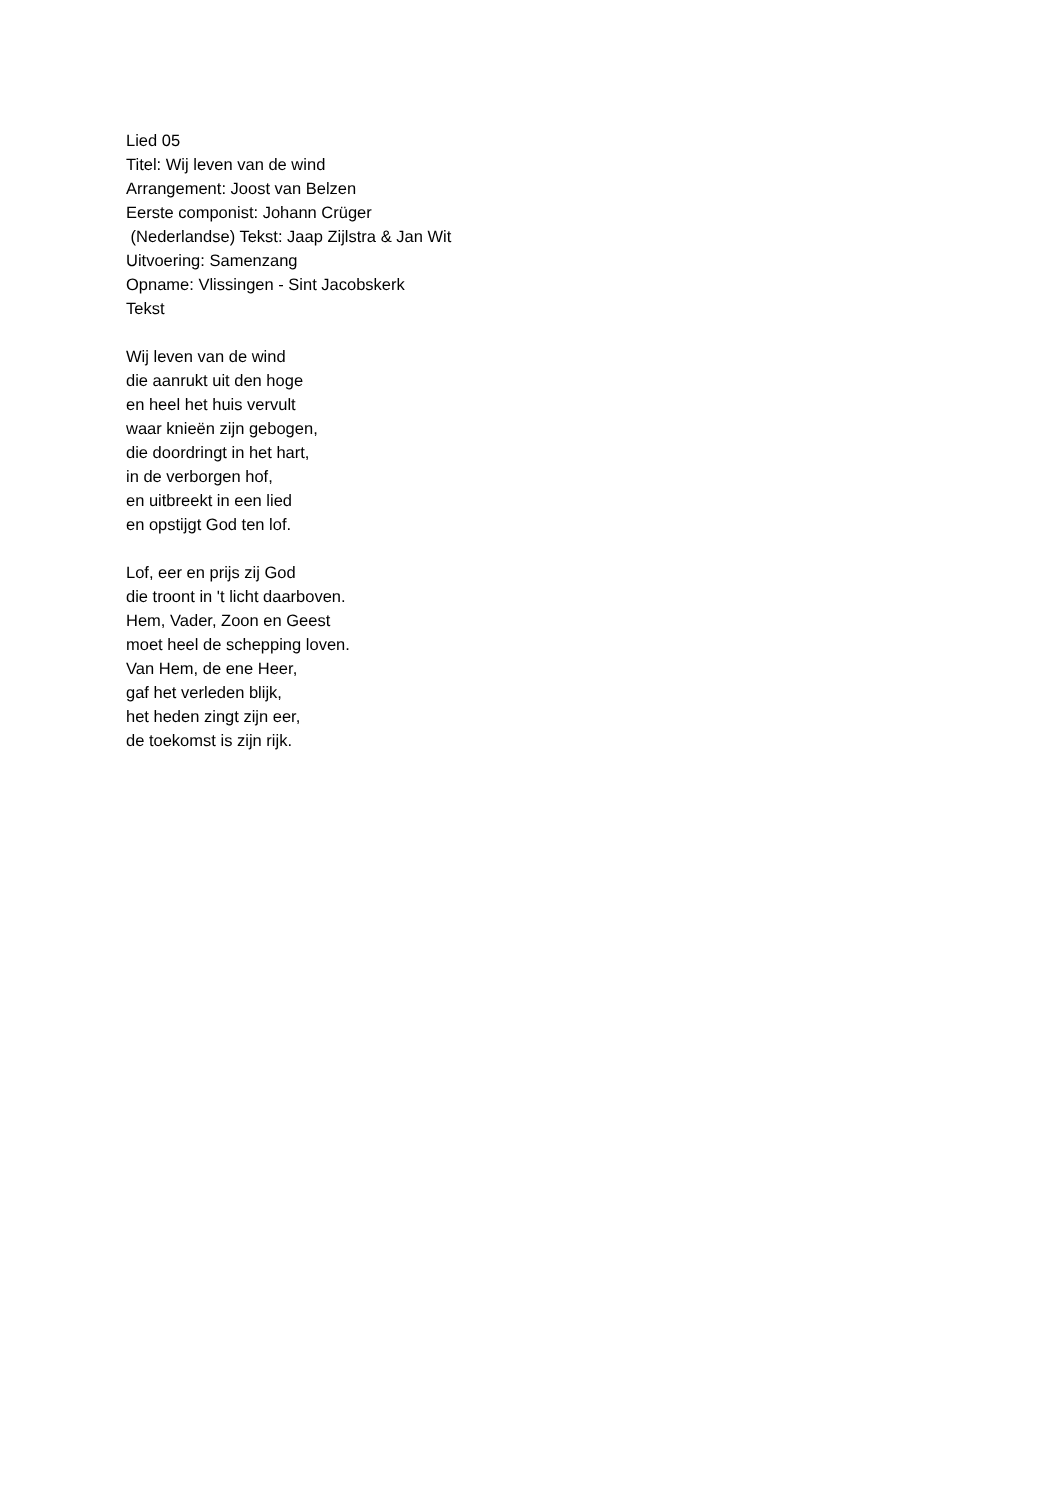Lied 05
Titel: Wij leven van de wind
Arrangement: Joost van Belzen
Eerste componist: Johann Crüger
(Nederlandse) Tekst: Jaap Zijlstra & Jan Wit
Uitvoering: Samenzang
Opname: Vlissingen - Sint Jacobskerk
Tekst
Wij leven van de wind
die aanrukt uit den hoge
en heel het huis vervult
waar knieën zijn gebogen,
die doordringt in het hart,
in de verborgen hof,
en uitbreekt in een lied
en opstijgt God ten lof.
Lof, eer en prijs zij God
die troont in 't licht daarboven.
Hem, Vader, Zoon en Geest
moet heel de schepping loven.
Van Hem, de ene Heer,
gaf het verleden blijk,
het heden zingt zijn eer,
de toekomst is zijn rijk.